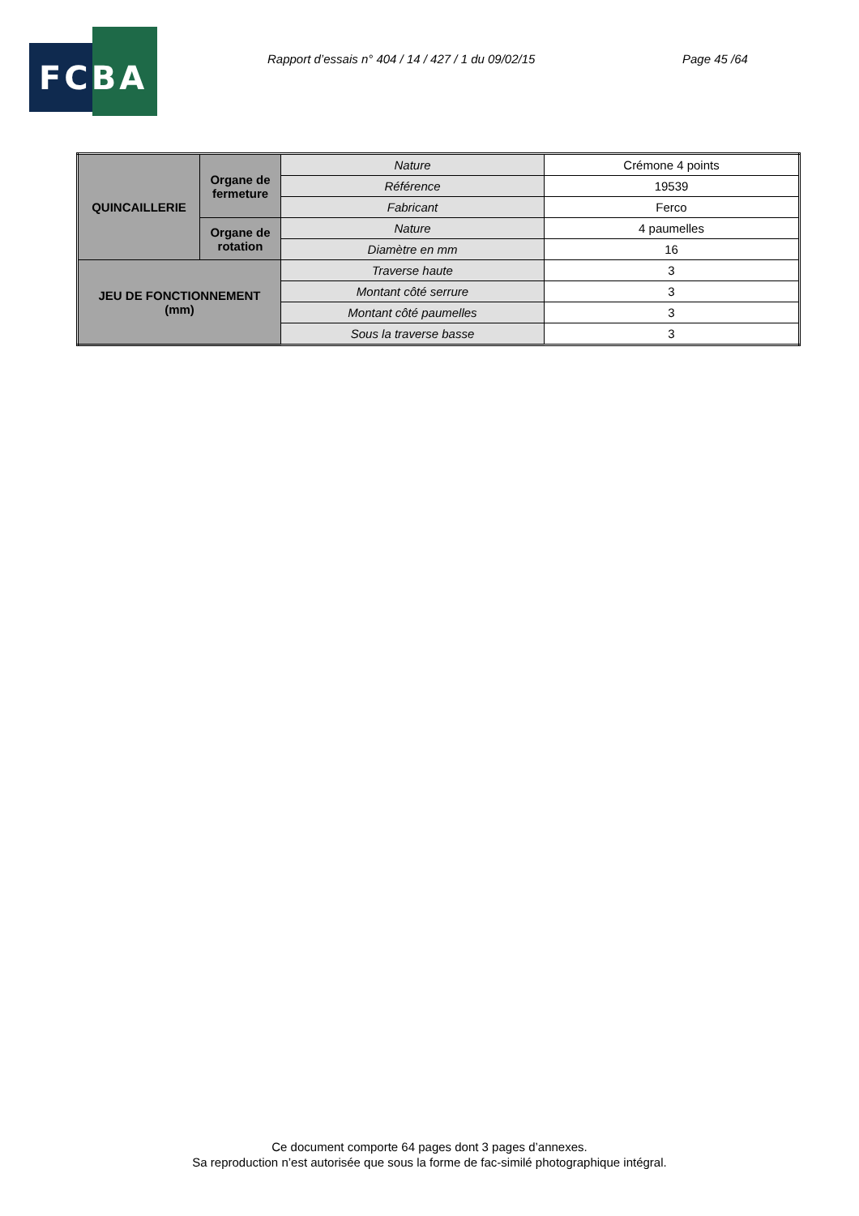FCBA
Rapport d’essais n° 404 / 14 / 427 / 1 du 09/02/15 Page 45 /64
| QUINCAILLERIE | Organe de fermeture | Nature | Crémone 4 points |
| | | Référence | 19539 |
| | | Fabricant | Ferco |
| | Organe de rotation | Nature | 4 paumelles |
| | | Diamètre en mm | 16 |
| JEU DE FONCTIONNEMENT (mm) | | Traverse haute | 3 |
| | | Montant côté serrure | 3 |
| | | Montant côté paumelles | 3 |
| | | Sous la traverse basse | 3 |
Ce document comporte 64 pages dont 3 pages d’annexes.
Sa reproduction n’est autorisée que sous la forme de fac-similé photographique intégral.